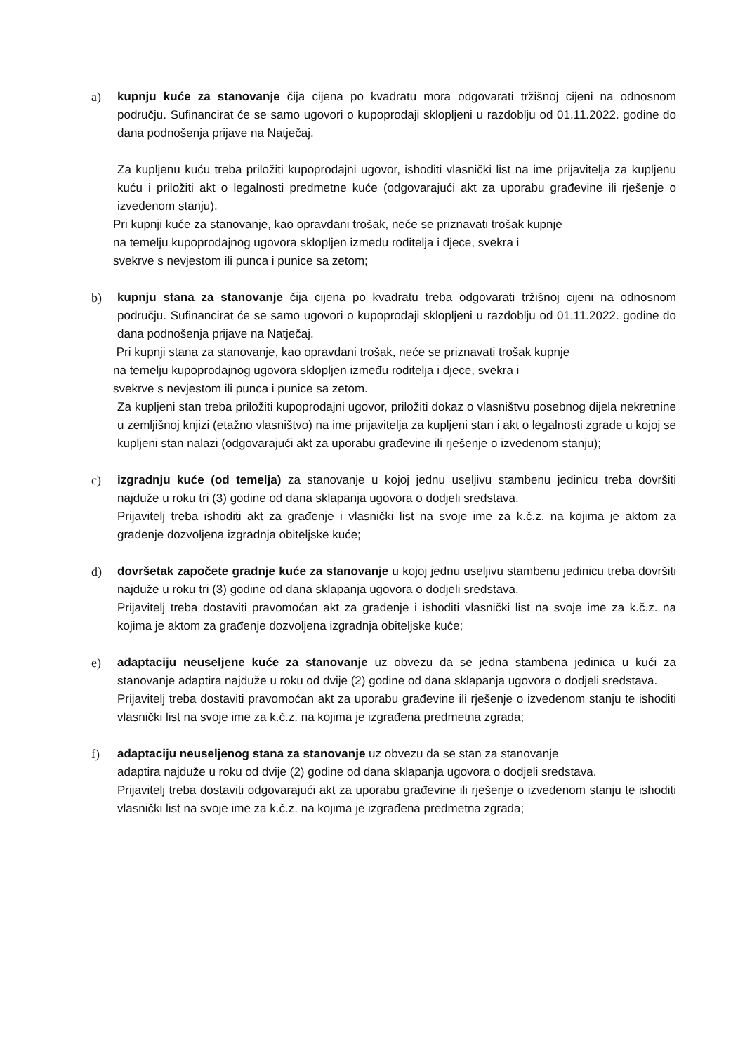a) kupnju kuće za stanovanje čija cijena po kvadratu mora odgovarati tržišnoj cijeni na odnosnom području. Sufinancirat će se samo ugovori o kupoprodaji sklopljeni u razdoblju od 01.11.2022. godine do dana podnošenja prijave na Natječaj.
Za kupljenu kuću treba priložiti kupoprodajni ugovor, ishoditi vlasnički list na ime prijavitelja za kupljenu kuću i priložiti akt o legalnosti predmetne kuće (odgovarajući akt za uporabu građevine ili rješenje o izvedenom stanju).
Pri kupnji kuće za stanovanje, kao opravdani trošak, neće se priznavati trošak kupnje
na temelju kupoprodajnog ugovora sklopljen između roditelja i djece, svekra i
svekrve s nevjestom ili punca i punice sa zetom;
b) kupnju stana za stanovanje čija cijena po kvadratu treba odgovarati tržišnoj cijeni na odnosnom području. Sufinancirat će se samo ugovori o kupoprodaji sklopljeni u razdoblju od 01.11.2022. godine do dana podnošenja prijave na Natječaj.
Pri kupnji stana za stanovanje, kao opravdani trošak, neće se priznavati trošak kupnje
na temelju kupoprodajnog ugovora sklopljen između roditelja i djece, svekra i
svekrve s nevjestom ili punca i punice sa zetom.
Za kupljeni stan treba priložiti kupoprodajni ugovor, priložiti dokaz o vlasništvu posebnog dijela nekretnine u zemljišnoj knjizi (etažno vlasništvo) na ime prijavitelja za kupljeni stan i akt o legalnosti zgrade u kojoj se kupljeni stan nalazi (odgovarajući akt za uporabu građevine ili rješenje o izvedenom stanju);
c) izgradnju kuće (od temelja) za stanovanje u kojoj jednu useljivu stambenu jedinicu treba dovršiti najduže u roku tri (3) godine od dana sklapanja ugovora o dodjeli sredstava.
Prijavitelj treba ishoditi akt za građenje i vlasnički list na svoje ime za k.č.z. na kojima je aktom za građenje dozvoljena izgradnja obiteljske kuće;
d) dovršetak započete gradnje kuće za stanovanje u kojoj jednu useljivu stambenu jedinicu treba dovršiti najduže u roku tri (3) godine od dana sklapanja ugovora o dodjeli sredstava.
Prijavitelj treba dostaviti pravomoćan akt za građenje i ishoditi vlasnički list na svoje ime za k.č.z. na kojima je aktom za građenje dozvoljena izgradnja obiteljske kuće;
e) adaptaciju neuseljene kuće za stanovanje uz obvezu da se jedna stambena jedinica u kući za stanovanje adaptira najduže u roku od dvije (2) godine od dana sklapanja ugovora o dodjeli sredstava.
Prijavitelj treba dostaviti pravomoćan akt za uporabu građevine ili rješenje o izvedenom stanju te ishoditi vlasnički list na svoje ime za k.č.z. na kojima je izgrađena predmetna zgrada;
f) adaptaciju neuseljenog stana za stanovanje uz obvezu da se stan za stanovanje
adaptira najduže u roku od dvije (2) godine od dana sklapanja ugovora o dodjeli sredstava.
Prijavitelj treba dostaviti odgovarajući akt za uporabu građevine ili rješenje o izvedenom stanju te ishoditi vlasnički list na svoje ime za k.č.z. na kojima je izgrađena predmetna zgrada;